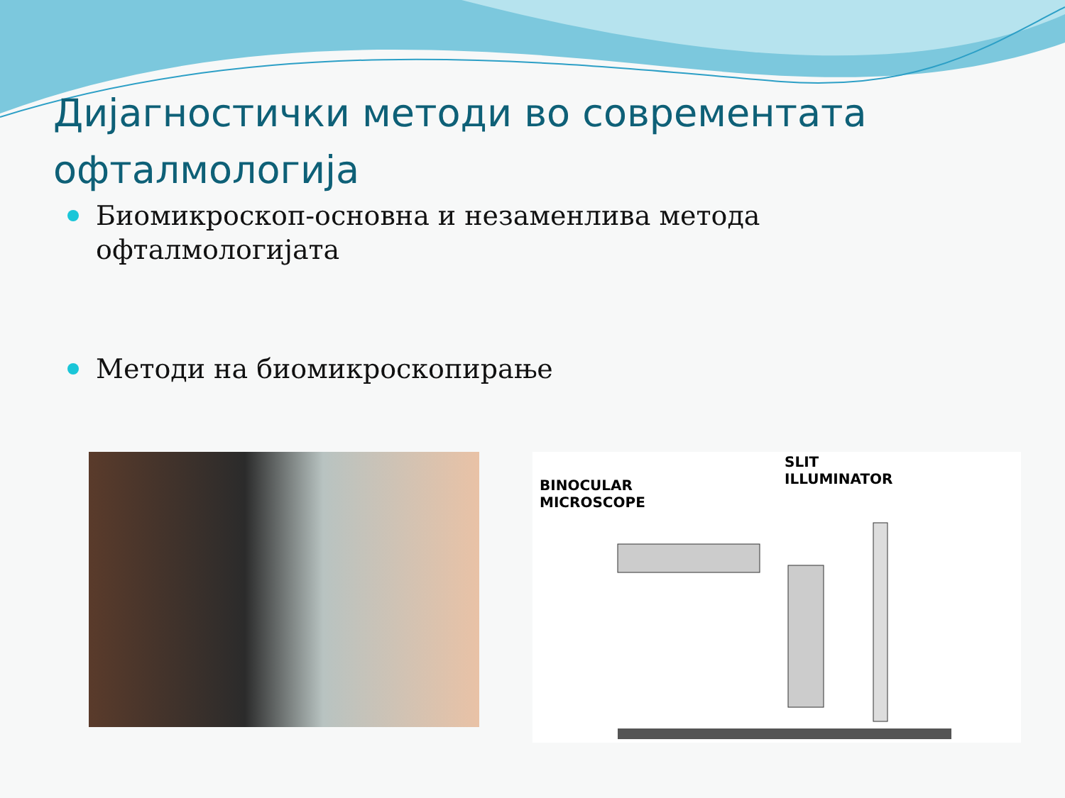Дијагностички методи во современтата офталмологија
Биомикроскоп-основна и незаменлива метода офталмологијата
Методи на биомикроскопирање
BINOCULAR
MICROSCOPE
SLIT
ILLUMINATOR